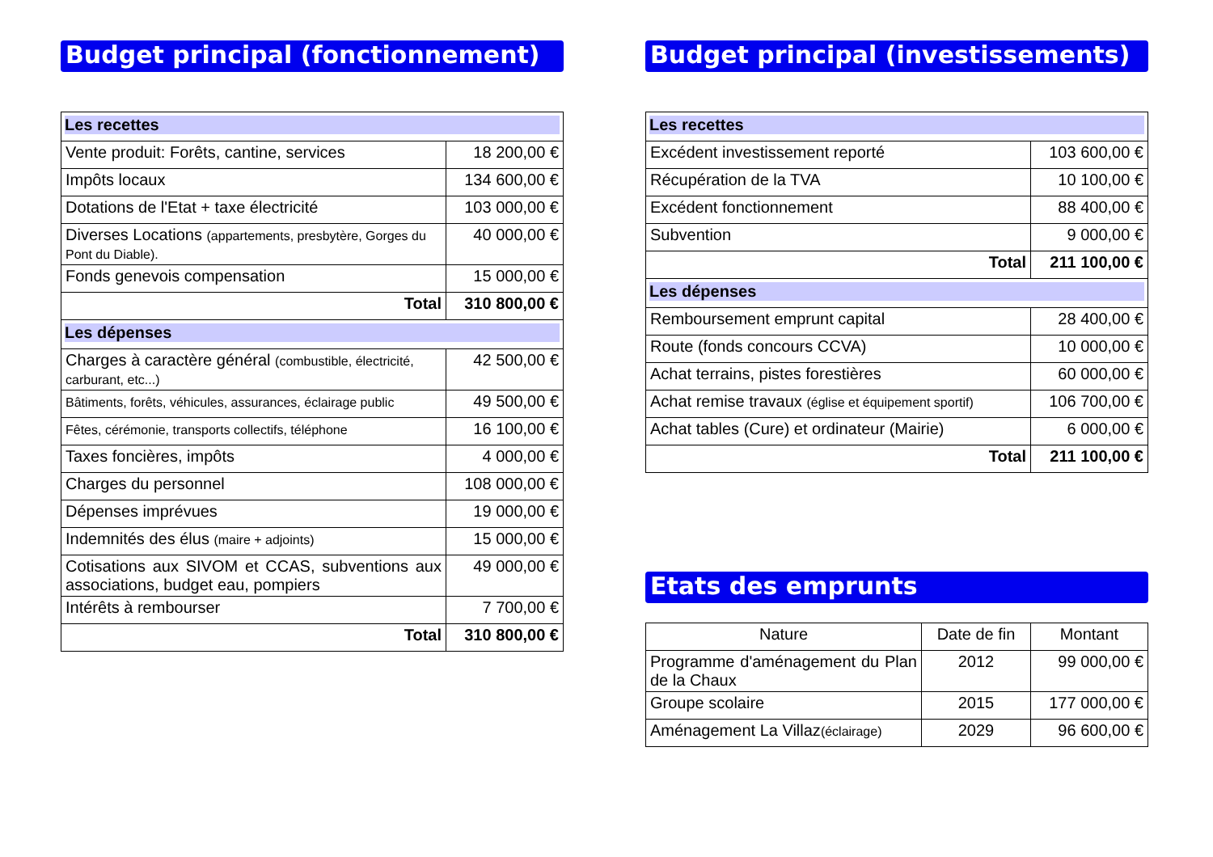Budget principal (fonctionnement)
| Les recettes | |
| Vente produit: Forêts, cantine, services | 18 200,00 € |
| Impôts locaux | 134 600,00 € |
| Dotations de l'Etat + taxe électricité | 103 000,00 € |
| Diverses Locations (appartements, presbytère, Gorges du Pont du Diable). | 40 000,00 € |
| Fonds genevois compensation | 15 000,00 € |
| Total | 310 800,00 € |
| Les dépenses | |
| Charges à caractère général (combustible, électricité, carburant, etc...) | 42 500,00 € |
| Bâtiments, forêts, véhicules, assurances, éclairage public | 49 500,00 € |
| Fêtes, cérémonie, transports collectifs, téléphone | 16 100,00 € |
| Taxes foncières, impôts | 4 000,00 € |
| Charges du personnel | 108 000,00 € |
| Dépenses imprévues | 19 000,00 € |
| Indemnités des élus (maire + adjoints) | 15 000,00 € |
| Cotisations aux SIVOM et CCAS, subventions aux associations, budget eau, pompiers | 49 000,00 € |
| Intérêts à rembourser | 7 700,00 € |
| Total | 310 800,00 € |
Budget principal (investissements)
| Les recettes | |
| Excédent investissement reporté | 103 600,00 € |
| Récupération de la TVA | 10 100,00 € |
| Excédent fonctionnement | 88 400,00 € |
| Subvention | 9 000,00 € |
| Total | 211 100,00 € |
| Les dépenses | |
| Remboursement emprunt capital | 28 400,00 € |
| Route (fonds concours CCVA) | 10 000,00 € |
| Achat terrains, pistes forestières | 60 000,00 € |
| Achat remise travaux (église et équipement sportif) | 106 700,00 € |
| Achat tables (Cure) et ordinateur (Mairie) | 6 000,00 € |
| Total | 211 100,00 € |
Etats des emprunts
| Nature | Date de fin | Montant |
| --- | --- | --- |
| Programme d'aménagement du Plan de la Chaux | 2012 | 99 000,00 € |
| Groupe scolaire | 2015 | 177 000,00 € |
| Aménagement La Villaz (éclairage) | 2029 | 96 600,00 € |